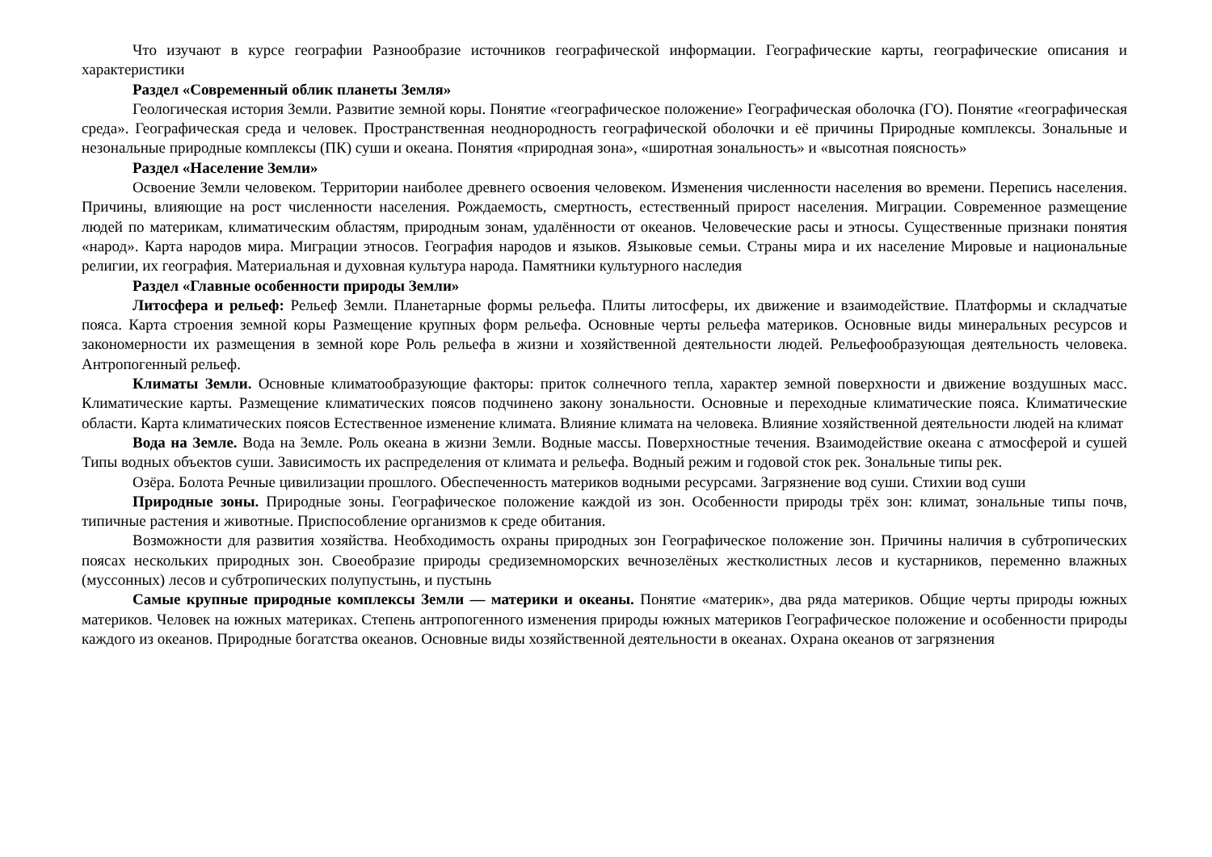Что изучают в курсе географии Разнообразие источников географической информации. Географические карты, географические описания и характеристики
Раздел «Современный облик планеты Земля»
Геологическая история Земли. Развитие земной коры. Понятие «географическое положение» Географическая оболочка (ГО). Понятие «географическая среда». Географическая среда и человек. Пространственная неоднородность географической оболочки и её причины Природные комплексы. Зональные и незональные природные комплексы (ПК) суши и океана. Понятия «природная зона», «широтная зональность» и «высотная поясность»
Раздел «Население Земли»
Освоение Земли человеком. Территории наиболее древнего освоения человеком. Изменения численности населения во времени. Перепись населения. Причины, влияющие на рост численности населения. Рождаемость, смертность, естественный прирост населения. Миграции. Современное размещение людей по материкам, климатическим областям, природным зонам, удалённости от океанов. Человеческие расы и этносы. Существенные признаки понятия «народ». Карта народов мира. Миграции этносов. География народов и языков. Языковые семьи. Страны мира и их население Мировые и национальные религии, их география. Материальная и духовная культура народа. Памятники культурного наследия
Раздел «Главные особенности природы Земли»
Литосфера и рельеф: Рельеф Земли. Планетарные формы рельефа. Плиты литосферы, их движение и взаимодействие. Платформы и складчатые пояса. Карта строения земной коры Размещение крупных форм рельефа. Основные черты рельефа материков. Основные виды минеральных ресурсов и закономерности их размещения в земной коре Роль рельефа в жизни и хозяйственной деятельности людей. Рельефообразующая деятельность человека. Антропогенный рельеф.
Климаты Земли. Основные климатообразующие факторы: приток солнечного тепла, характер земной поверхности и движение воздушных масс. Климатические карты. Размещение климатических поясов подчинено закону зональности. Основные и переходные климатические пояса. Климатические области. Карта климатических поясов Естественное изменение климата. Влияние климата на человека. Влияние хозяйственной деятельности людей на климат
Вода на Земле. Вода на Земле. Роль океана в жизни Земли. Водные массы. Поверхностные течения. Взаимодействие океана с атмосферой и сушей Типы водных объектов суши. Зависимость их распределения от климата и рельефа. Водный режим и годовой сток рек. Зональные типы рек.
Озёра. Болота Речные цивилизации прошлого. Обеспеченность материков водными ресурсами. Загрязнение вод суши. Стихии вод суши
Природные зоны. Природные зоны. Географическое положение каждой из зон. Особенности природы трёх зон: климат, зональные типы почв, типичные растения и животные. Приспособление организмов к среде обитания.
Возможности для развития хозяйства. Необходимость охраны природных зон Географическое положение зон. Причины наличия в субтропических поясах нескольких природных зон. Своеобразие природы средиземноморских вечнозелёных жестколистных лесов и кустарников, переменно влажных (муссонных) лесов и субтропических полупустынь, и пустынь
Самые крупные природные комплексы Земли — материки и океаны. Понятие «материк», два ряда материков. Общие черты природы южных материков. Человек на южных материках. Степень антропогенного изменения природы южных материков Географическое положение и особенности природы каждого из океанов. Природные богатства океанов. Основные виды хозяйственной деятельности в океанах. Охрана океанов от загрязнения